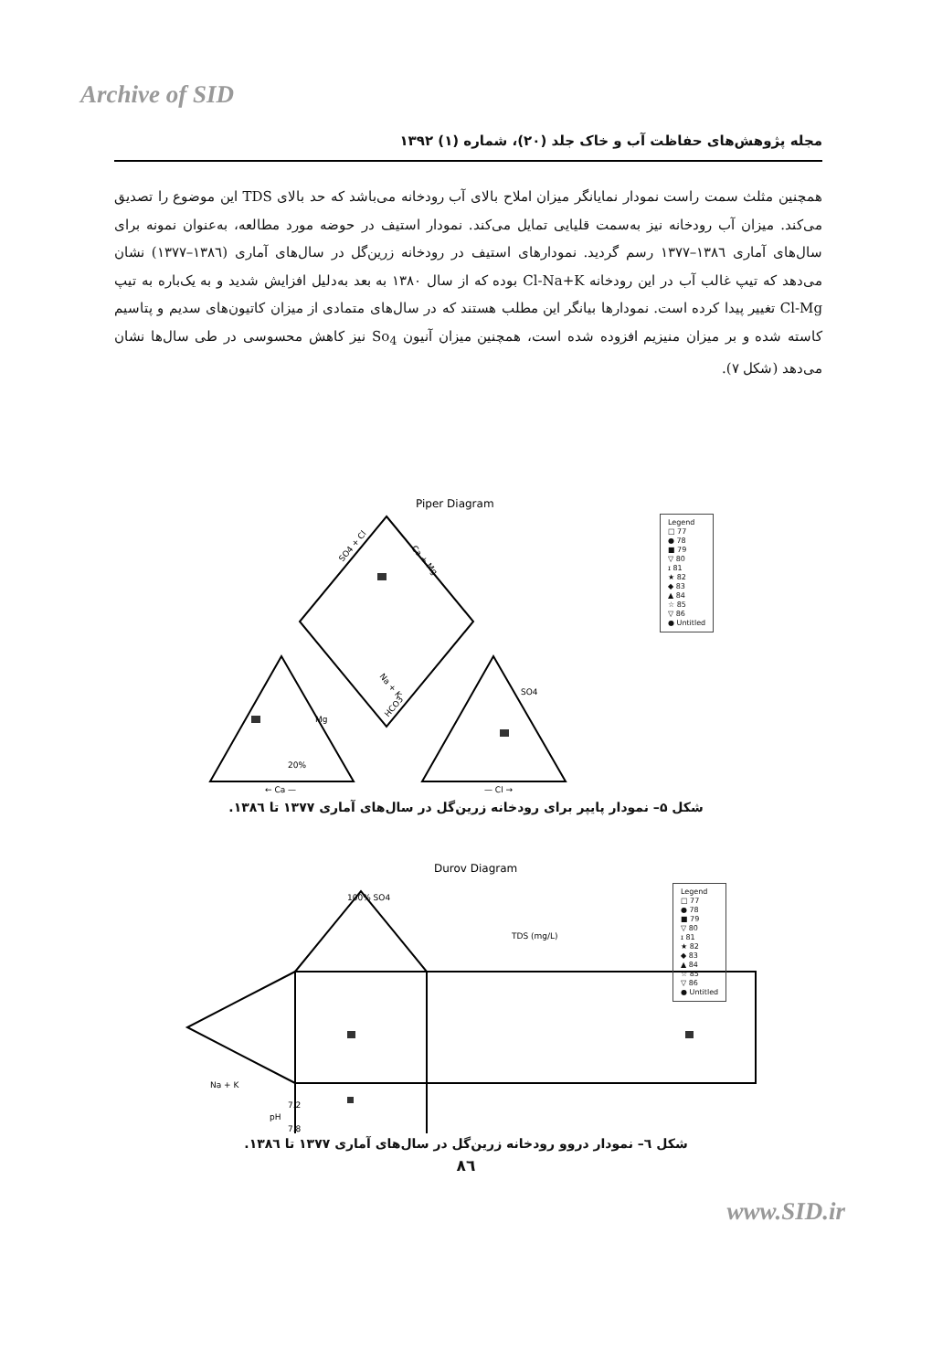Archive of SID
مجله پژوهش‌های حفاظت آب و خاک جلد (۲۰)، شماره (۱) ۱۳۹۲
همچنین مثلث سمت راست نمودار نمایانگر میزان املاح بالای آب رودخانه می‌باشد که حد بالای TDS این موضوع را تصدیق می‌کند. میزان آب رودخانه نیز به‌سمت قلیایی تمایل می‌کند. نمودار استیف در حوضه مورد مطالعه، به‌عنوان نمونه برای سال‌های آماری ۱۳۸٦–۱۳۷۷ رسم گردید. نمودارهای استیف در رودخانه زرین‌گل در سال‌های آماری (۱۳۸٦–۱۳۷۷) نشان می‌دهد که تیپ غالب آب در این رودخانه Cl-Na+K بوده که از سال ۱۳۸۰ به بعد به‌دلیل افزایش شدید و به یک‌باره به تیپ Cl-Mg تغییر پیدا کرده است. نمودارها بیانگر این مطلب هستند که در سال‌های متمادی از میزان کاتیون‌های سدیم و پتاسیم کاسته شده و بر میزان منیزیم افزوده شده است، همچنین میزان آنیون So<sub>4</sub> نیز کاهش محسوسی در طی سال‌ها نشان می‌دهد (شکل ۷).
Piper Diagram
Mg
20%
← Ca —
— Cl →
SO4 + Cl
Ca + Mg
Na + K
HCO3
SO4
Legend
□ 77
● 78
■ 79
▽ 80
ɪ 81
★ 82
◆ 83
▲ 84
☆ 85
▽ 86
● Untitled
شکل ۵– نمودار پایپر برای رودخانه زرین‌گل در سال‌های آماری ۱۳۷۷ تا ۱۳۸٦.
Durov Diagram
100% SO4
TDS (mg/L)
7.2
pH
7.8
Na + K
Legend
□ 77
● 78
■ 79
▽ 80
ɪ 81
★ 82
◆ 83
▲ 84
☆ 85
▽ 86
● Untitled
شکل ٦– نمودار دروو رودخانه زرین‌گل در سال‌های آماری ۱۳۷۷ تا ۱۳۸٦.
۸٦
www.SID.ir